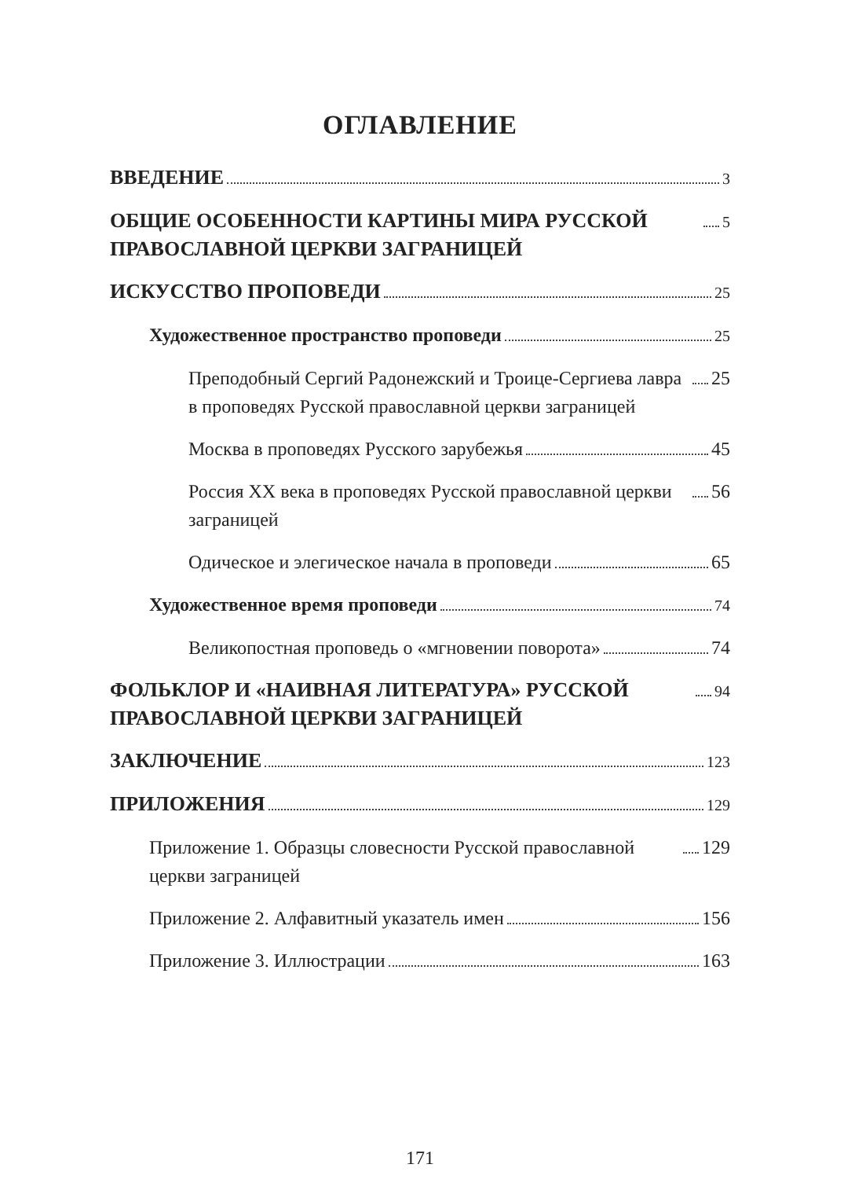ОГЛАВЛЕНИЕ
ВВЕДЕНИЕ 3
ОБЩИЕ ОСОБЕННОСТИ КАРТИНЫ МИРА РУССКОЙ ПРАВОСЛАВНОЙ ЦЕРКВИ ЗАГРАНИЦЕЙ 5
ИСКУССТВО ПРОПОВЕДИ 25
Художественное пространство проповеди 25
Преподобный Сергий Радонежский и Троице-Сергиева лавра в проповедях Русской православной церкви заграницей 25
Москва в проповедях Русского зарубежья 45
Россия XX века в проповедях Русской православной церкви заграницей 56
Одическое и элегическое начала в проповеди 65
Художественное время проповеди 74
Великопостная проповедь о «мгновении поворота» 74
ФОЛЬКЛОР И «НАИВНАЯ ЛИТЕРАТУРА» РУССКОЙ ПРАВОСЛАВНОЙ ЦЕРКВИ ЗАГРАНИЦЕЙ 94
ЗАКЛЮЧЕНИЕ 123
ПРИЛОЖЕНИЯ 129
Приложение 1. Образцы словесности Русской православной церкви заграницей 129
Приложение 2. Алфавитный указатель имен 156
Приложение 3. Иллюстрации 163
171